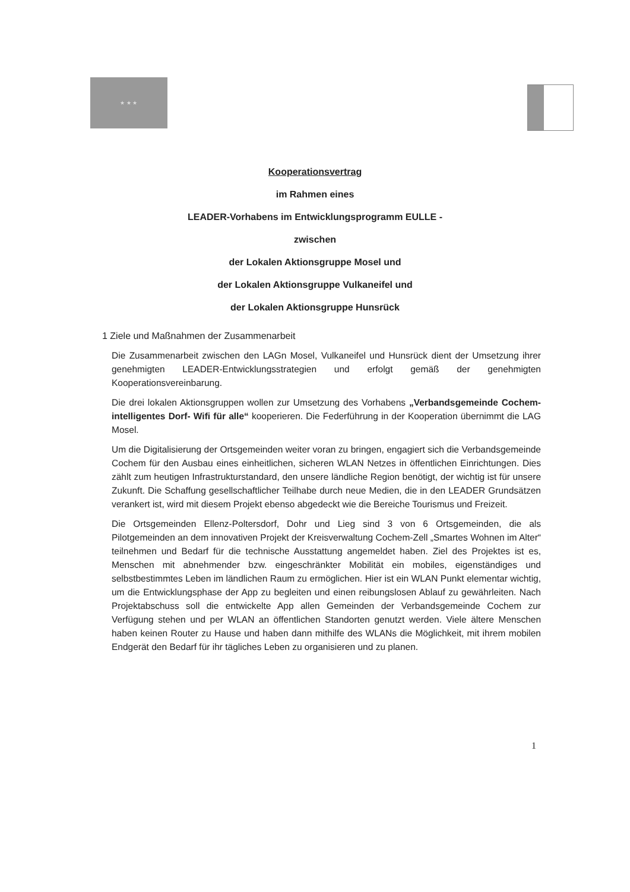★ ★ ★
Kooperationsvertrag
im Rahmen eines
LEADER-Vorhabens im Entwicklungsprogramm EULLE -
zwischen
der Lokalen Aktionsgruppe Mosel und
der Lokalen Aktionsgruppe Vulkaneifel und
der Lokalen Aktionsgruppe Hunsrück
1 Ziele und Maßnahmen der Zusammenarbeit
Die Zusammenarbeit zwischen den LAGn Mosel, Vulkaneifel und Hunsrück dient der Umsetzung ihrer genehmigten LEADER-Entwicklungsstrategien und erfolgt gemäß der genehmigten Kooperationsvereinbarung.
Die drei lokalen Aktionsgruppen wollen zur Umsetzung des Vorhabens „Verbandsgemeinde Cochem- intelligentes Dorf- Wifi für alle“ kooperieren. Die Federführung in der Kooperation übernimmt die LAG Mosel.
Um die Digitalisierung der Ortsgemeinden weiter voran zu bringen, engagiert sich die Verbandsgemeinde Cochem für den Ausbau eines einheitlichen, sicheren WLAN Netzes in öffentlichen Einrichtungen. Dies zählt zum heutigen Infrastrukturstandard, den unsere ländliche Region benötigt, der wichtig ist für unsere Zukunft. Die Schaffung gesellschaftlicher Teilhabe durch neue Medien, die in den LEADER Grundsätzen verankert ist, wird mit diesem Projekt ebenso abgedeckt wie die Bereiche Tourismus und Freizeit.
Die Ortsgemeinden Ellenz-Poltersdorf, Dohr und Lieg sind 3 von 6 Ortsgemeinden, die als Pilotgemeinden an dem innovativen Projekt der Kreisverwaltung Cochem-Zell „Smartes Wohnen im Alter“ teilnehmen und Bedarf für die technische Ausstattung angemeldet haben. Ziel des Projektes ist es, Menschen mit abnehmender bzw. eingeschränkter Mobilität ein mobiles, eigenständiges und selbstbestimmtes Leben im ländlichen Raum zu ermöglichen. Hier ist ein WLAN Punkt elementar wichtig, um die Entwicklungsphase der App zu begleiten und einen reibungslosen Ablauf zu gewährleiten. Nach Projektabschuss soll die entwickelte App allen Gemeinden der Verbandsgemeinde Cochem zur Verfügung stehen und per WLAN an öffentlichen Standorten genutzt werden. Viele ältere Menschen haben keinen Router zu Hause und haben dann mithilfe des WLANs die Möglichkeit, mit ihrem mobilen Endgerät den Bedarf für ihr tägliches Leben zu organisieren und zu planen.
1